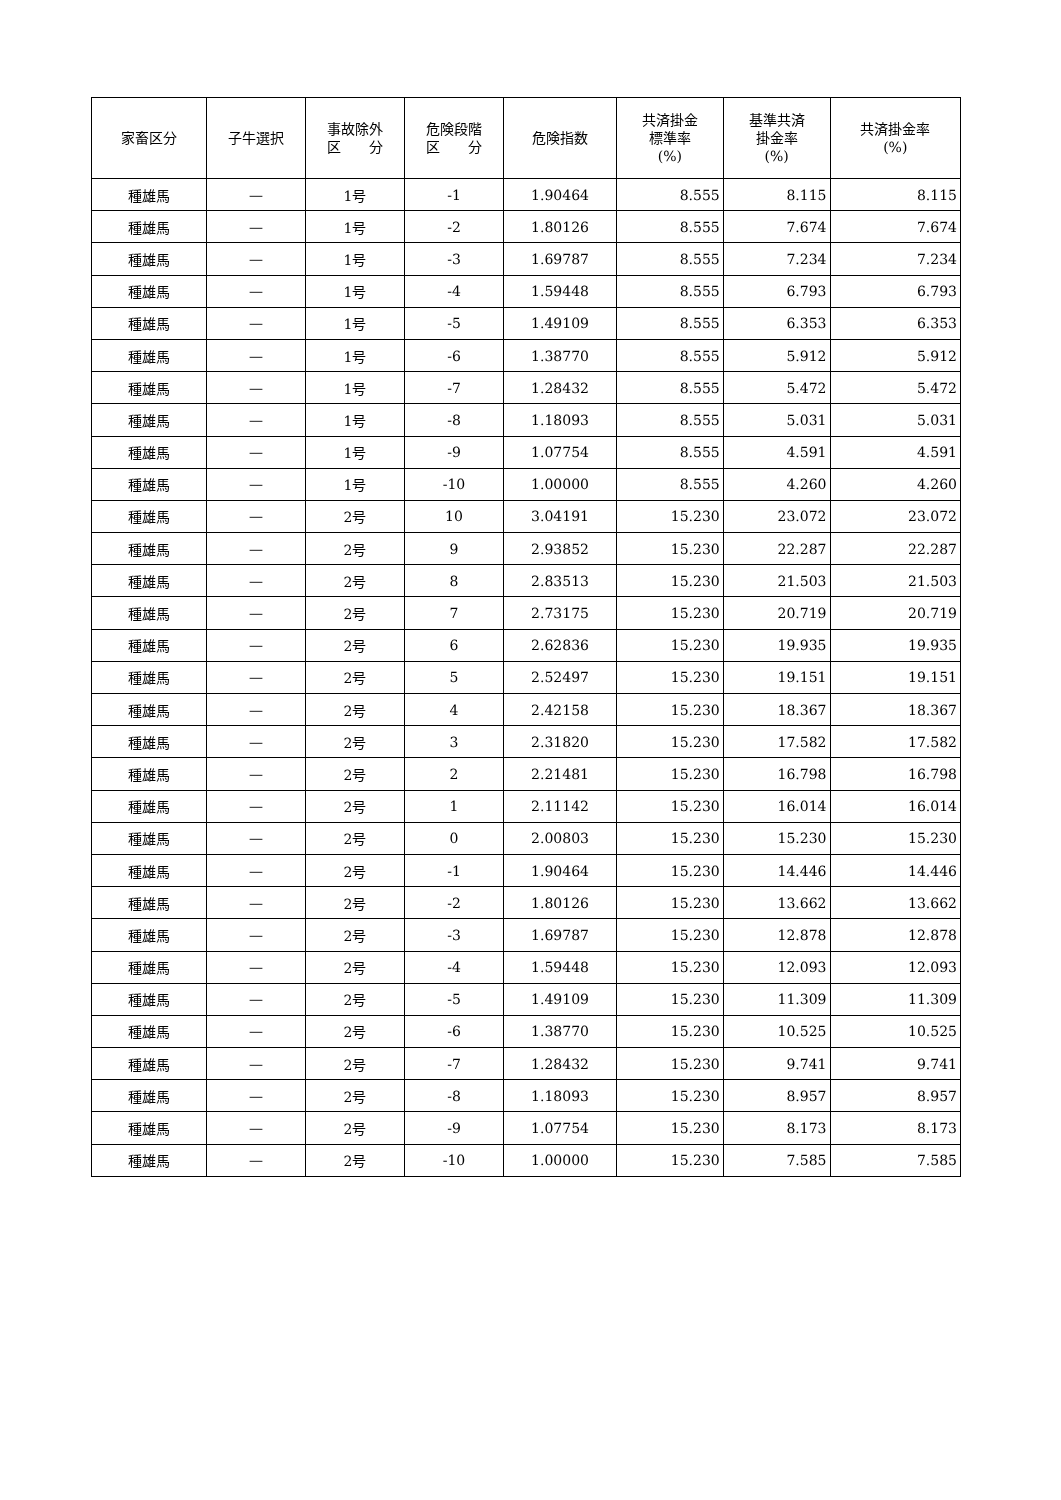| 家畜区分 | 子牛選択 | 事故除外 区 分 | 危険段階 区 分 | 危険指数 | 共済掛金 標準率 (%) | 基準共済 掛金率 (%) | 共済掛金率 (%) |
| --- | --- | --- | --- | --- | --- | --- | --- |
| 種雄馬 | — | 1号 | -1 | 1.90464 | 8.555 | 8.115 | 8.115 |
| 種雄馬 | — | 1号 | -2 | 1.80126 | 8.555 | 7.674 | 7.674 |
| 種雄馬 | — | 1号 | -3 | 1.69787 | 8.555 | 7.234 | 7.234 |
| 種雄馬 | — | 1号 | -4 | 1.59448 | 8.555 | 6.793 | 6.793 |
| 種雄馬 | — | 1号 | -5 | 1.49109 | 8.555 | 6.353 | 6.353 |
| 種雄馬 | — | 1号 | -6 | 1.38770 | 8.555 | 5.912 | 5.912 |
| 種雄馬 | — | 1号 | -7 | 1.28432 | 8.555 | 5.472 | 5.472 |
| 種雄馬 | — | 1号 | -8 | 1.18093 | 8.555 | 5.031 | 5.031 |
| 種雄馬 | — | 1号 | -9 | 1.07754 | 8.555 | 4.591 | 4.591 |
| 種雄馬 | — | 1号 | -10 | 1.00000 | 8.555 | 4.260 | 4.260 |
| 種雄馬 | — | 2号 | 10 | 3.04191 | 15.230 | 23.072 | 23.072 |
| 種雄馬 | — | 2号 | 9 | 2.93852 | 15.230 | 22.287 | 22.287 |
| 種雄馬 | — | 2号 | 8 | 2.83513 | 15.230 | 21.503 | 21.503 |
| 種雄馬 | — | 2号 | 7 | 2.73175 | 15.230 | 20.719 | 20.719 |
| 種雄馬 | — | 2号 | 6 | 2.62836 | 15.230 | 19.935 | 19.935 |
| 種雄馬 | — | 2号 | 5 | 2.52497 | 15.230 | 19.151 | 19.151 |
| 種雄馬 | — | 2号 | 4 | 2.42158 | 15.230 | 18.367 | 18.367 |
| 種雄馬 | — | 2号 | 3 | 2.31820 | 15.230 | 17.582 | 17.582 |
| 種雄馬 | — | 2号 | 2 | 2.21481 | 15.230 | 16.798 | 16.798 |
| 種雄馬 | — | 2号 | 1 | 2.11142 | 15.230 | 16.014 | 16.014 |
| 種雄馬 | — | 2号 | 0 | 2.00803 | 15.230 | 15.230 | 15.230 |
| 種雄馬 | — | 2号 | -1 | 1.90464 | 15.230 | 14.446 | 14.446 |
| 種雄馬 | — | 2号 | -2 | 1.80126 | 15.230 | 13.662 | 13.662 |
| 種雄馬 | — | 2号 | -3 | 1.69787 | 15.230 | 12.878 | 12.878 |
| 種雄馬 | — | 2号 | -4 | 1.59448 | 15.230 | 12.093 | 12.093 |
| 種雄馬 | — | 2号 | -5 | 1.49109 | 15.230 | 11.309 | 11.309 |
| 種雄馬 | — | 2号 | -6 | 1.38770 | 15.230 | 10.525 | 10.525 |
| 種雄馬 | — | 2号 | -7 | 1.28432 | 15.230 | 9.741 | 9.741 |
| 種雄馬 | — | 2号 | -8 | 1.18093 | 15.230 | 8.957 | 8.957 |
| 種雄馬 | — | 2号 | -9 | 1.07754 | 15.230 | 8.173 | 8.173 |
| 種雄馬 | — | 2号 | -10 | 1.00000 | 15.230 | 7.585 | 7.585 |